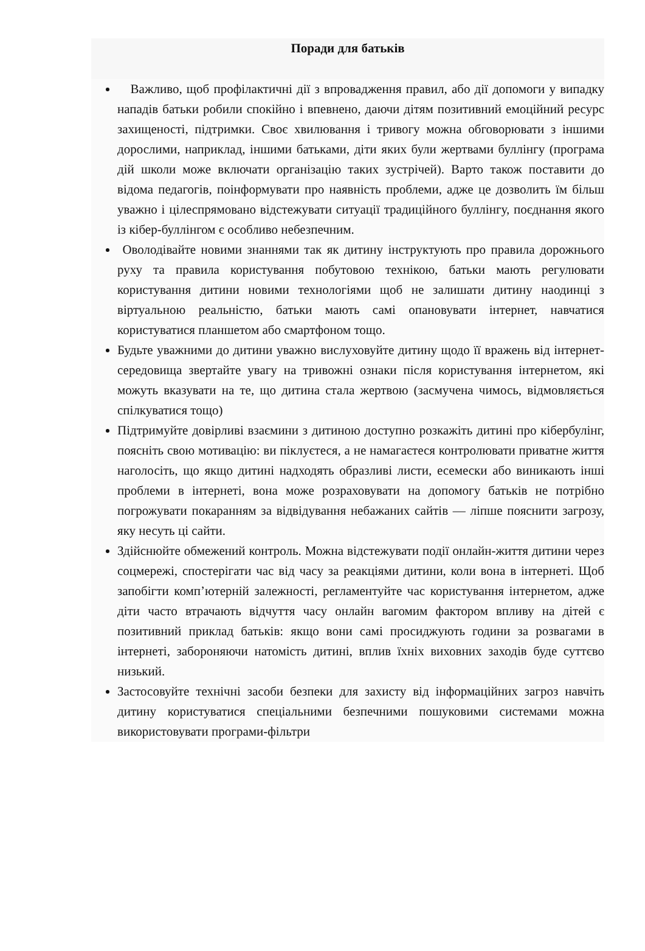Поради для батьків
Важливо, щоб профілактичні дії з впровадження правил, або дії допомоги у випадку нападів батьки робили спокійно і впевнено, даючи дітям позитивний емоційний ресурс захищеності, підтримки. Своє хвилювання і тривогу можна обговорювати з іншими дорослими, наприклад, іншими батьками, діти яких були жертвами буллінгу (програма дій школи може включати організацію таких зустрічей). Варто також поставити до відома педагогів, поінформувати про наявність проблеми, адже це дозволить їм більш уважно і цілеспрямовано відстежувати ситуації традиційного буллінгу, поєднання якого із кібер-буллінгом є особливо небезпечним.
Оволодівайте новими знаннями так як дитину інструктують про правила дорожнього руху та правила користування побутовою технікою, батьки мають регулювати користування дитини новими технологіями щоб не залишати дитину наодинці з віртуальною реальністю, батьки мають самі опановувати інтернет, навчатися користуватися планшетом або смартфоном тощо.
Будьте уважними до дитини уважно вислуховуйте дитину щодо її вражень від інтернет-середовища звертайте увагу на тривожні ознаки після користування інтернетом, які можуть вказувати на те, що дитина стала жертвою (засмучена чимось, відмовляється спілкуватися тощо)
Підтримуйте довірливі взаємини з дитиною доступно розкажіть дитині про кібербулінг, поясніть свою мотивацію: ви піклуєтеся, а не намагаєтеся контролювати приватне життя наголосіть, що якщо дитині надходять образливі листи, есемески або виникають інші проблеми в інтернеті, вона може розраховувати на допомогу батьків не потрібно погрожувати покаранням за відвідування небажаних сайтів — ліпше пояснити загрозу, яку несуть ці сайти.
Здійснюйте обмежений контроль. Можна відстежувати події онлайн-життя дитини через соцмережі, спостерігати час від часу за реакціями дитини, коли вона в інтернеті. Щоб запобігти комп’ютерній залежності, регламентуйте час користування інтернетом, адже діти часто втрачають відчуття часу онлайн вагомим фактором впливу на дітей є позитивний приклад батьків: якщо вони самі просиджують години за розвагами в інтернеті, забороняючи натомість дитині, вплив їхніх виховних заходів буде суттєво низький.
Застосовуйте технічні засоби безпеки для захисту від інформаційних загроз навчіть дитину користуватися спеціальними безпечними пошуковими системами можна використовувати програми-фільтри